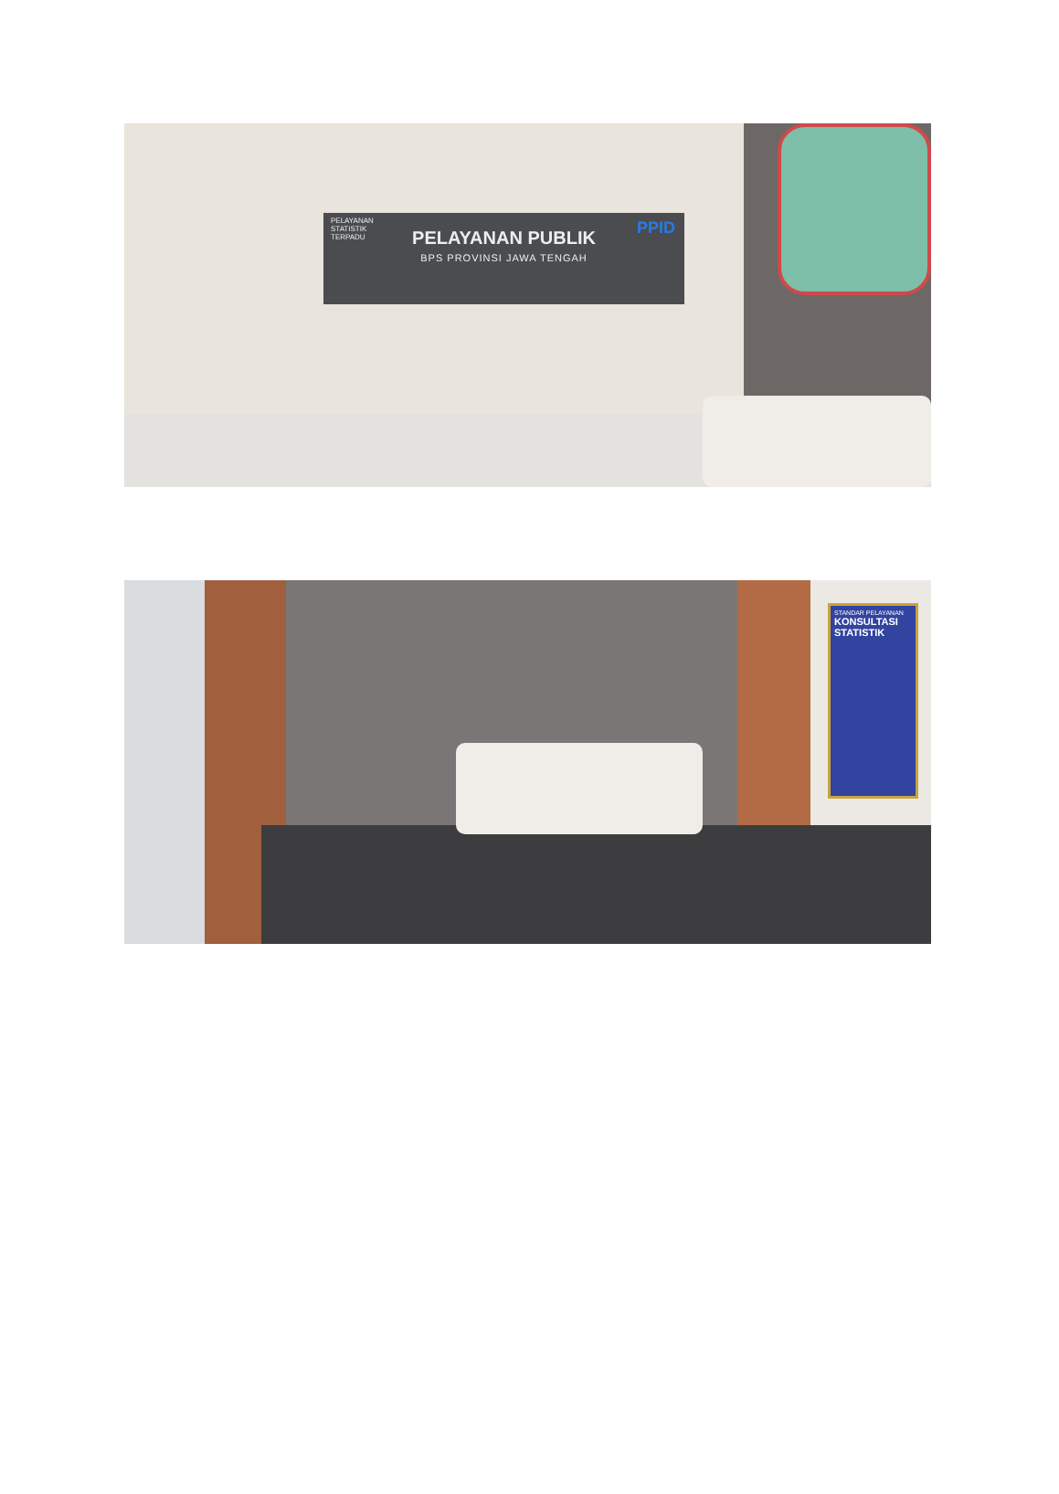PELAYANAN
STATISTIK
TERPADU
PPID
PELAYANAN PUBLIK
BPS PROVINSI JAWA TENGAH
STANDAR PELAYANAN
KONSULTASI STATISTIK